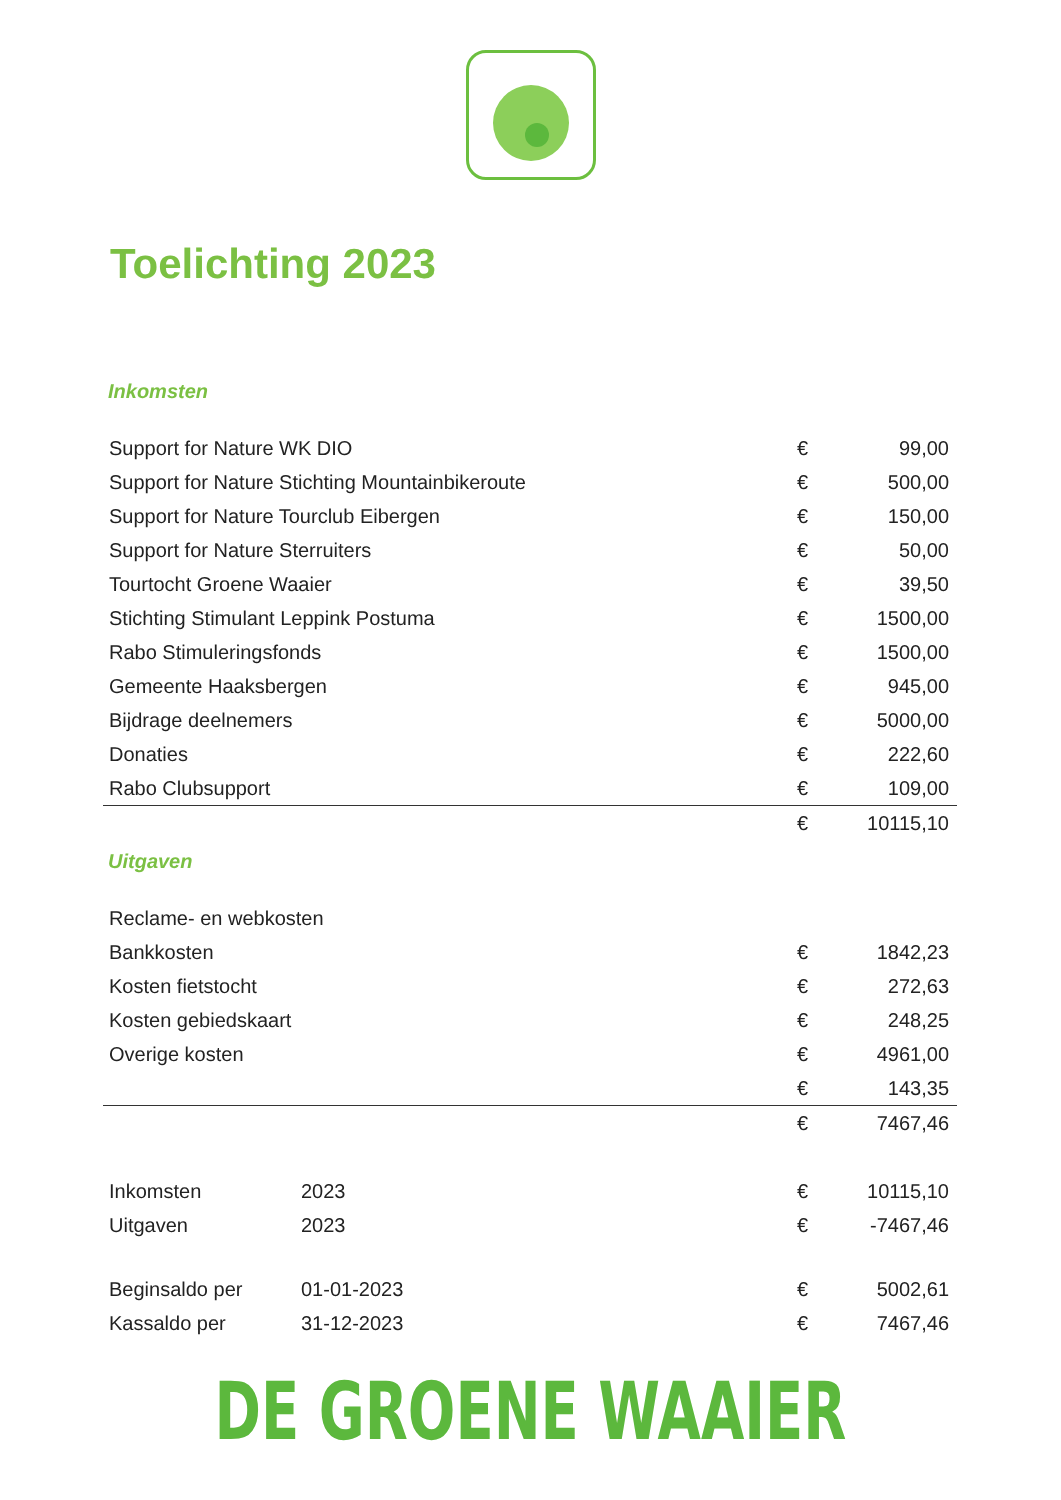Toelichting 2023
Inkomsten
| Support for Nature WK DIO | € | 99,00 |
| Support for Nature Stichting Mountainbikeroute | € | 500,00 |
| Support for Nature Tourclub Eibergen | € | 150,00 |
| Support for Nature Sterruiters | € | 50,00 |
| Tourtocht Groene Waaier | € | 39,50 |
| Stichting Stimulant Leppink Postuma | € | 1500,00 |
| Rabo Stimuleringsfonds | € | 1500,00 |
| Gemeente Haaksbergen | € | 945,00 |
| Bijdrage deelnemers | € | 5000,00 |
| Donaties | € | 222,60 |
| Rabo Clubsupport | € | 109,00 |
| | € | 10115,10 |
Uitgaven
| Reclame- en webkosten | | |
| Bankkosten | € | 1842,23 |
| Kosten fietstocht | € | 272,63 |
| Kosten gebiedskaart | € | 248,25 |
| Overige kosten | € | 4961,00 |
| | € | 143,35 |
| | € | 7467,46 |
| Inkomsten | 2023 | € | 10115,10 |
| Uitgaven | 2023 | € | -7467,46 |
| Beginsaldo per | 01-01-2023 | € | 5002,61 |
| Kassaldo per | 31-12-2023 | € | 7467,46 |
DE GROENE WAAIER